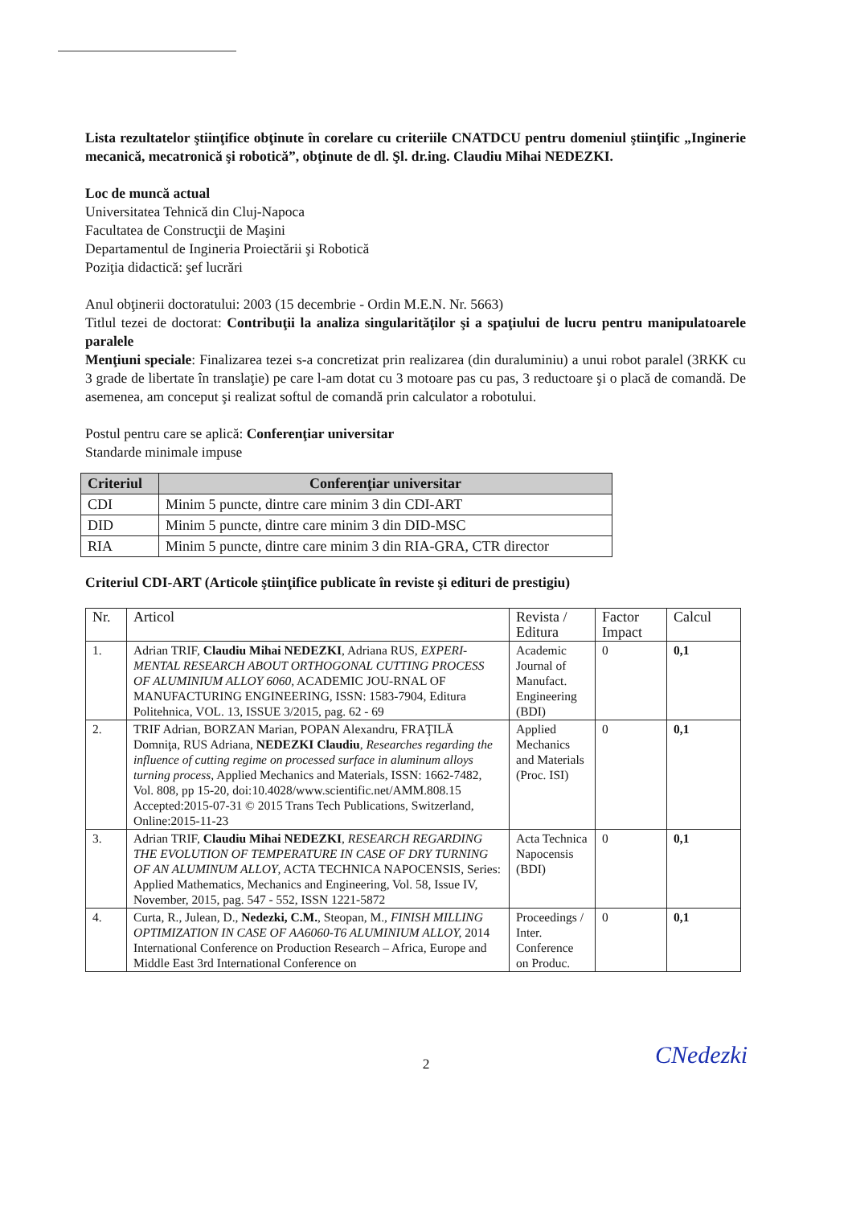Lista rezultatelor ştiinţifice obţinute în corelare cu criteriile CNATDCU pentru domeniul ştiinţific „Inginerie mecanică, mecatronică şi robotică”, obţinute de dl. Şl. dr.ing. Claudiu Mihai NEDEZKI.
Loc de muncă actual
Universitatea Tehnică din Cluj-Napoca
Facultatea de Construcţii de Maşini
Departamentul de Ingineria Proiectării şi Robotică
Poziţia didactică: şef lucrări
Anul obţinerii doctoratului: 2003 (15 decembrie - Ordin M.E.N. Nr. 5663)
Titlul tezei de doctorat: Contribuţii la analiza singularităţilor şi a spaţiului de lucru pentru manipulatoarele paralele
Menţiuni speciale: Finalizarea tezei s-a concretizat prin realizarea (din duraluminiu) a unui robot paralel (3RKK cu 3 grade de libertate în translaţie) pe care l-am dotat cu 3 motoare pas cu pas, 3 reductoare şi o placă de comandă. De asemenea, am conceput şi realizat softul de comandă prin calculator a robotului.
Postul pentru care se aplică: Conferenţiar universitar
Standarde minimale impuse
| Criteriul | Conferenţiar universitar |
| --- | --- |
| CDI | Minim 5 puncte, dintre care minim 3 din CDI-ART |
| DID | Minim 5 puncte, dintre care minim 3 din DID-MSC |
| RIA | Minim 5 puncte, dintre care minim 3 din RIA-GRA, CTR director |
Criteriul CDI-ART (Articole ştiinţifice publicate în reviste şi edituri de prestigiu)
| Nr. | Articol | Revista / Editura | Factor Impact | Calcul |
| 1. | Adrian TRIF, Claudiu Mihai NEDEZKI , Adriana RUS, EXPERI-MENTAL RESEARCH ABOUT ORTHOGONAL CUTTING PROCESS OF ALUMINIUM ALLOY 6060 , ACADEMIC JOU-RNAL OF MANUFACTURING ENGINEERING, ISSN: 1583-7904, Editura Politehnica, VOL. 13, ISSUE 3/2015, pag. 62 - 69 | Academic Journal of Manufact. Engineering (BDI) | 0 | 0,1 |
| 2. | TRIF Adrian, BORZAN Marian, POPAN Alexandru, FRAŢILĂ Domniţa, RUS Adriana, NEDEZKI Claudiu , Researches regarding the influence of cutting regime on processed surface in aluminum alloys turning process, Applied Mechanics and Materials, ISSN: 1662-7482, Vol. 808, pp 15-20, doi:10.4028/www.scientific.net/AMM.808.15 Accepted:2015-07-31 © 2015 Trans Tech Publications, Switzerland, Online:2015-11-23 | Applied Mechanics and Materials (Proc. ISI) | 0 | 0,1 |
| 3. | Adrian TRIF, Claudiu Mihai NEDEZKI , RESEARCH REGARDING THE EVOLUTION OF TEMPERATURE IN CASE OF DRY TURNING OF AN ALUMINUM ALLOY , ACTA TECHNICA NAPOCENSIS, Series: Applied Mathematics, Mechanics and Engineering, Vol. 58, Issue IV, November, 2015, pag. 547 - 552, ISSN 1221-5872 | Acta Technica Napocensis (BDI) | 0 | 0,1 |
| 4. | Curta, R., Julean, D., Nedezki, C.M. , Steopan, M., FINISH MILLING OPTIMIZATION IN CASE OF AA6060-T6 ALUMINIUM ALLOY, 2014 International Conference on Production Research – Africa, Europe and Middle East 3rd International Conference on | Proceedings / Inter. Conference on Produc. | 0 | 0,1 |
2 CNedezki